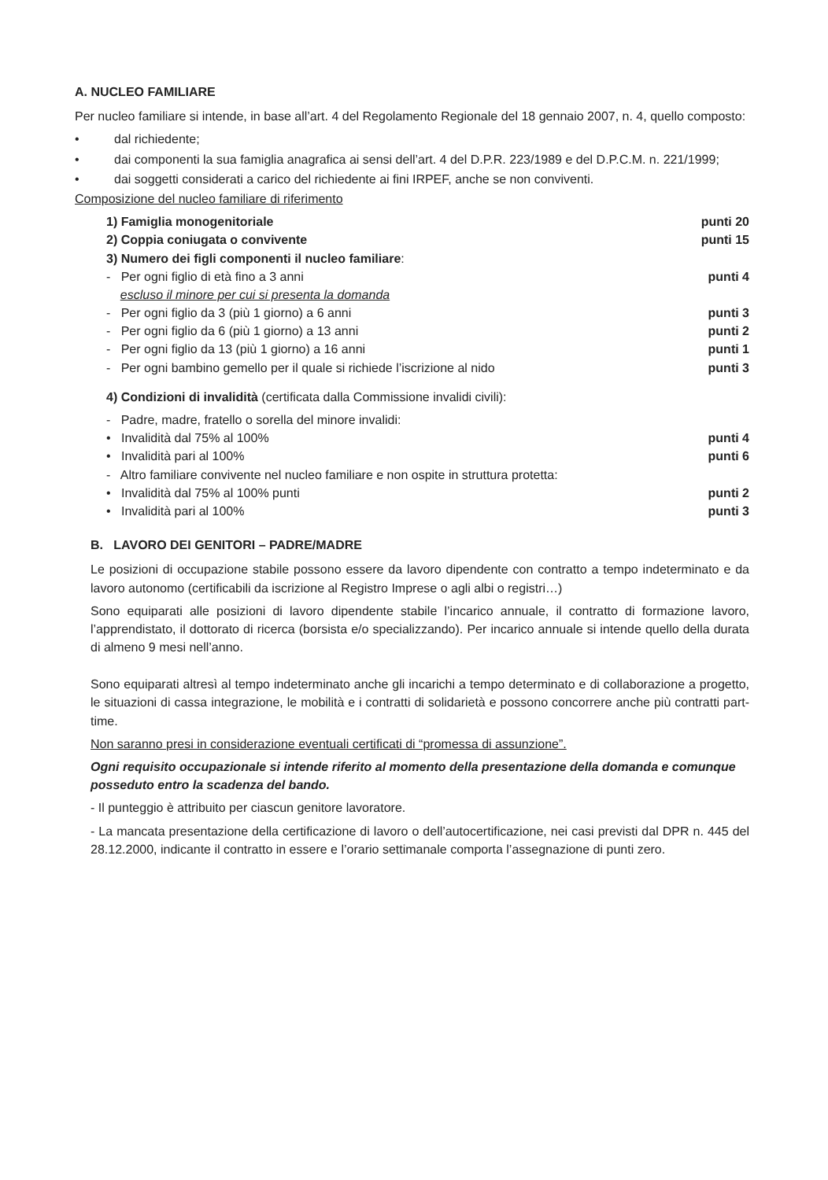A. NUCLEO FAMILIARE
Per nucleo familiare si intende, in base all’art. 4 del Regolamento Regionale del 18 gennaio 2007, n. 4, quello composto:
• dal richiedente;
• dai componenti la sua famiglia anagrafica ai sensi dell’art. 4 del D.P.R. 223/1989 e del D.P.C.M. n. 221/1999;
• dai soggetti considerati a carico del richiedente ai fini IRPEF, anche se non conviventi.
Composizione del nucleo familiare di riferimento
1) Famiglia monogenitoriale punti 20
2) Coppia coniugata o convivente punti 15
3) Numero dei figli componenti il nucleo familiare:
- Per ogni figlio di età fino a 3 anni
escluso il minore per cui si presenta la domanda punti 4
- Per ogni figlio da 3 (più 1 giorno) a 6 anni punti 3
- Per ogni figlio da 6 (più 1 giorno) a 13 anni punti 2
- Per ogni figlio da 13 (più 1 giorno) a 16 anni punti 1
- Per ogni bambino gemello per il quale si richiede l’iscrizione al nido punti 3
4) Condizioni di invalidità (certificata dalla Commissione invalidi civili):
- Padre, madre, fratello o sorella del minore invalidi:
• Invalidità dal 75% al 100% punti 4
• Invalidità pari al 100% punti 6
- Altro familiare convivente nel nucleo familiare e non ospite in struttura protetta:
• Invalidità dal 75% al 100% punti punti 2
• Invalidità pari al 100% punti 3
B. LAVORO DEI GENITORI – PADRE/MADRE
Le posizioni di occupazione stabile possono essere da lavoro dipendente con contratto a tempo indeterminato e da lavoro autonomo (certificabili da iscrizione al Registro Imprese o agli albi o registri…)
Sono equiparati alle posizioni di lavoro dipendente stabile l’incarico annuale, il contratto di formazione lavoro, l’apprendistato, il dottorato di ricerca (borsista e/o specializzando). Per incarico annuale si intende quello della durata di almeno 9 mesi nell’anno.
Sono equiparati altresì al tempo indeterminato anche gli incarichi a tempo determinato e di collaborazione a progetto, le situazioni di cassa integrazione, le mobilità e i contratti di solidarietà e possono concorrere anche più contratti part-time.
Non saranno presi in considerazione eventuali certificati di “promessa di assunzione”.
Ogni requisito occupazionale si intende riferito al momento della presentazione della domanda e comunque posseduto entro la scadenza del bando.
- Il punteggio è attribuito per ciascun genitore lavoratore.
- La mancata presentazione della certificazione di lavoro o dell’autocertificazione, nei casi previsti dal DPR n. 445 del 28.12.2000, indicante il contratto in essere e l’orario settimanale comporta l’assegnazione di punti zero.